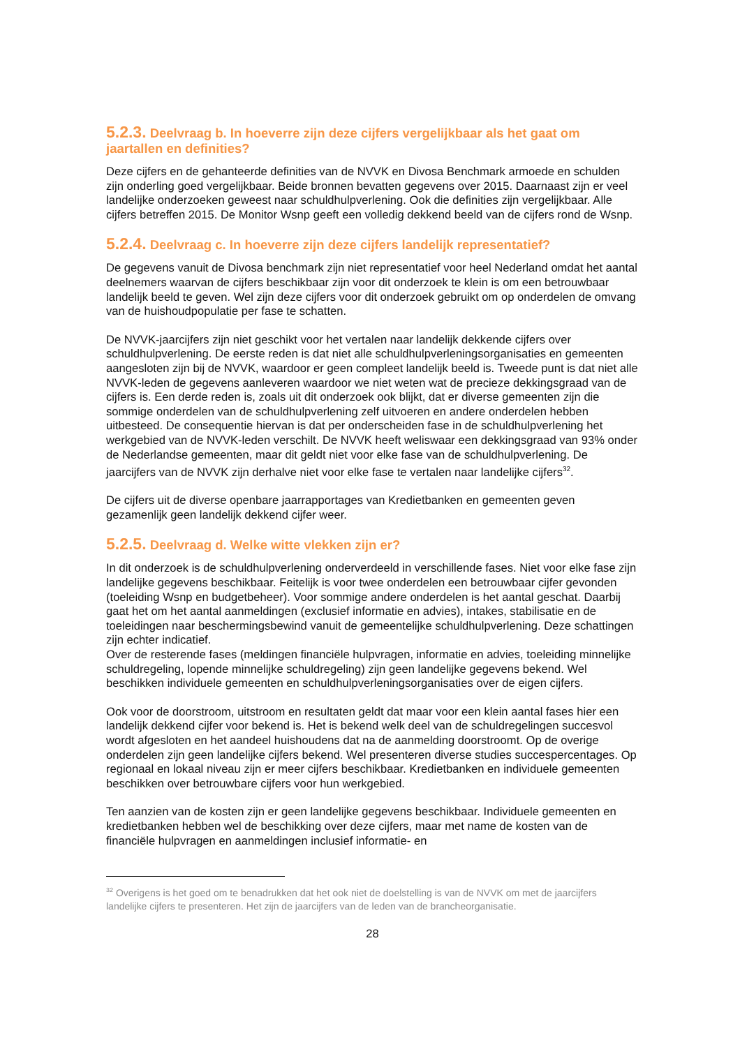5.2.3. Deelvraag b. In hoeverre zijn deze cijfers vergelijkbaar als het gaat om jaartallen en definities?
Deze cijfers en de gehanteerde definities van de NVVK en Divosa Benchmark armoede en schulden zijn onderling goed vergelijkbaar. Beide bronnen bevatten gegevens over 2015. Daarnaast zijn er veel landelijke onderzoeken geweest naar schuldhulpverlening. Ook die definities zijn vergelijkbaar. Alle cijfers betreffen 2015. De Monitor Wsnp geeft een volledig dekkend beeld van de cijfers rond de Wsnp.
5.2.4. Deelvraag c. In hoeverre zijn deze cijfers landelijk representatief?
De gegevens vanuit de Divosa benchmark zijn niet representatief voor heel Nederland omdat het aantal deelnemers waarvan de cijfers beschikbaar zijn voor dit onderzoek te klein is om een betrouwbaar landelijk beeld te geven. Wel zijn deze cijfers voor dit onderzoek gebruikt om op onderdelen de omvang van de huishoudpopulatie per fase te schatten.
De NVVK-jaarcijfers zijn niet geschikt voor het vertalen naar landelijk dekkende cijfers over schuldhulpverlening. De eerste reden is dat niet alle schuldhulpverleningsorganisaties en gemeenten aangesloten zijn bij de NVVK, waardoor er geen compleet landelijk beeld is. Tweede punt is dat niet alle NVVK-leden de gegevens aanleveren waardoor we niet weten wat de precieze dekkingsgraad van de cijfers is. Een derde reden is, zoals uit dit onderzoek ook blijkt, dat er diverse gemeenten zijn die sommige onderdelen van de schuldhulpverlening zelf uitvoeren en andere onderdelen hebben uitbesteed. De consequentie hiervan is dat per onderscheiden fase in de schuldhulpverlening het werkgebied van de NVVK-leden verschilt. De NVVK heeft weliswaar een dekkingsgraad van 93% onder de Nederlandse gemeenten, maar dit geldt niet voor elke fase van de schuldhulpverlening. De jaarcijfers van de NVVK zijn derhalve niet voor elke fase te vertalen naar landelijke cijfers<sup>32</sup>.
De cijfers uit de diverse openbare jaarrapportages van Kredietbanken en gemeenten geven gezamenlijk geen landelijk dekkend cijfer weer.
5.2.5. Deelvraag d. Welke witte vlekken zijn er?
In dit onderzoek is de schuldhulpverlening onderverdeeld in verschillende fases. Niet voor elke fase zijn landelijke gegevens beschikbaar. Feitelijk is voor twee onderdelen een betrouwbaar cijfer gevonden (toeleiding Wsnp en budgetbeheer). Voor sommige andere onderdelen is het aantal geschat. Daarbij gaat het om het aantal aanmeldingen (exclusief informatie en advies), intakes, stabilisatie en de toeleidingen naar beschermingsbewind vanuit de gemeentelijke schuldhulpverlening. Deze schattingen zijn echter indicatief.
Over de resterende fases (meldingen financiële hulpvragen, informatie en advies, toeleiding minnelijke schuldregeling, lopende minnelijke schuldregeling) zijn geen landelijke gegevens bekend. Wel beschikken individuele gemeenten en schuldhulpverleningsorganisaties over de eigen cijfers.
Ook voor de doorstroom, uitstroom en resultaten geldt dat maar voor een klein aantal fases hier een landelijk dekkend cijfer voor bekend is. Het is bekend welk deel van de schuldregelingen succesvol wordt afgesloten en het aandeel huishoudens dat na de aanmelding doorstroomt. Op de overige onderdelen zijn geen landelijke cijfers bekend. Wel presenteren diverse studies succespercentages. Op regionaal en lokaal niveau zijn er meer cijfers beschikbaar. Kredietbanken en individuele gemeenten beschikken over betrouwbare cijfers voor hun werkgebied.
Ten aanzien van de kosten zijn er geen landelijke gegevens beschikbaar. Individuele gemeenten en kredietbanken hebben wel de beschikking over deze cijfers, maar met name de kosten van de financiële hulpvragen en aanmeldingen inclusief informatie- en
<sup>32</sup> Overigens is het goed om te benadrukken dat het ook niet de doelstelling is van de NVVK om met de jaarcijfers landelijke cijfers te presenteren. Het zijn de jaarcijfers van de leden van de brancheorganisatie.
28